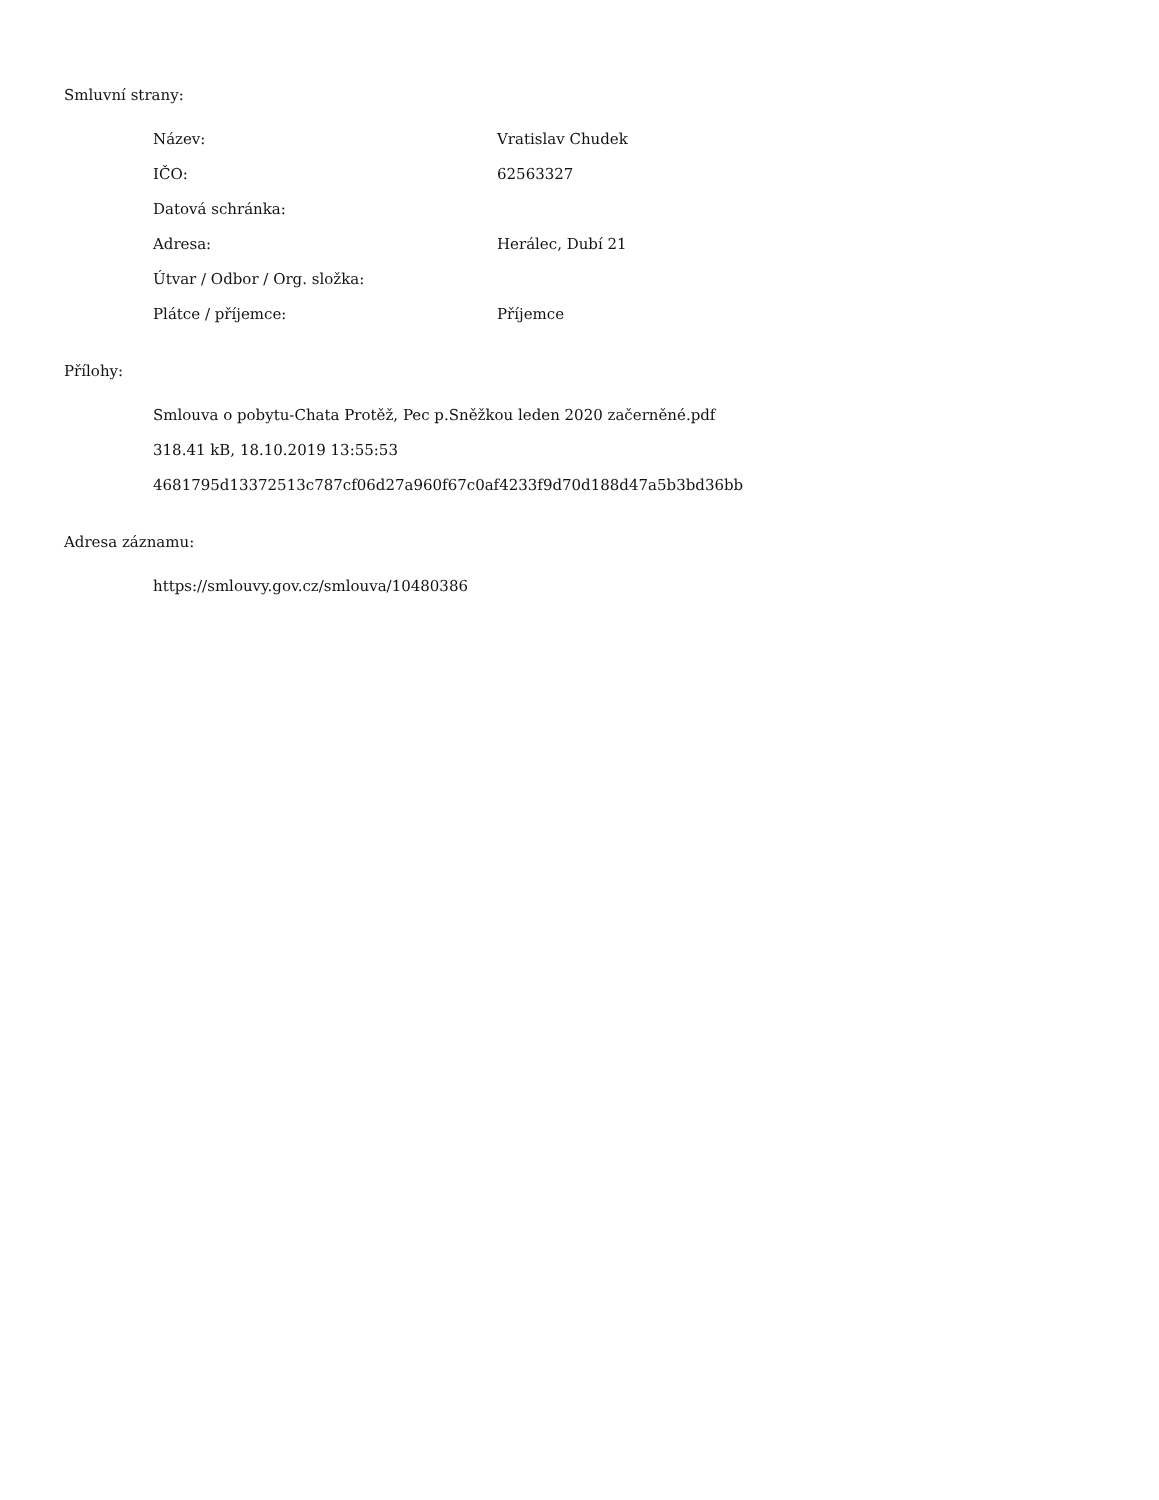Smluvní strany:
| Název: | Vratislav Chudek |
| IČO: | 62563327 |
| Datová schránka: | |
| Adresa: | Herálec, Dubí 21 |
| Útvar / Odbor / Org. složka: | |
| Plátce / příjemce: | Příjemce |
Přílohy:
Smlouva o pobytu-Chata Protěž, Pec p.Sněžkou leden 2020 začerněné.pdf
318.41 kB, 18.10.2019 13:55:53
4681795d13372513c787cf06d27a960f67c0af4233f9d70d188d47a5b3bd36bb
Adresa záznamu:
https://smlouvy.gov.cz/smlouva/10480386